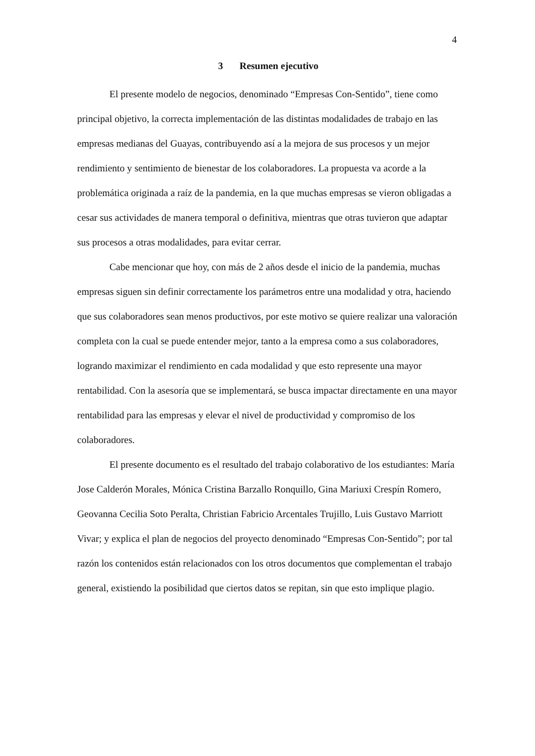4
3 Resumen ejecutivo
El presente modelo de negocios, denominado “Empresas Con-Sentido”, tiene como principal objetivo, la correcta implementación de las distintas modalidades de trabajo en las empresas medianas del Guayas, contribuyendo así a la mejora de sus procesos y un mejor rendimiento y sentimiento de bienestar de los colaboradores. La propuesta va acorde a la problemática originada a raíz de la pandemia, en la que muchas empresas se vieron obligadas a cesar sus actividades de manera temporal o definitiva, mientras que otras tuvieron que adaptar sus procesos a otras modalidades, para evitar cerrar.
Cabe mencionar que hoy, con más de 2 años desde el inicio de la pandemia, muchas empresas siguen sin definir correctamente los parámetros entre una modalidad y otra, haciendo que sus colaboradores sean menos productivos, por este motivo se quiere realizar una valoración completa con la cual se puede entender mejor, tanto a la empresa como a sus colaboradores, logrando maximizar el rendimiento en cada modalidad y que esto represente una mayor rentabilidad. Con la asesoría que se implementará, se busca impactar directamente en una mayor rentabilidad para las empresas y elevar el nivel de productividad y compromiso de los colaboradores.
El presente documento es el resultado del trabajo colaborativo de los estudiantes: María Jose Calderón Morales, Mónica Cristina Barzallo Ronquillo, Gina Mariuxi Crespín Romero, Geovanna Cecilia Soto Peralta, Christian Fabricio Arcentales Trujillo, Luis Gustavo Marriott Vivar; y explica el plan de negocios del proyecto denominado “Empresas Con-Sentido”; por tal razón los contenidos están relacionados con los otros documentos que complementan el trabajo general, existiendo la posibilidad que ciertos datos se repitan, sin que esto implique plagio.